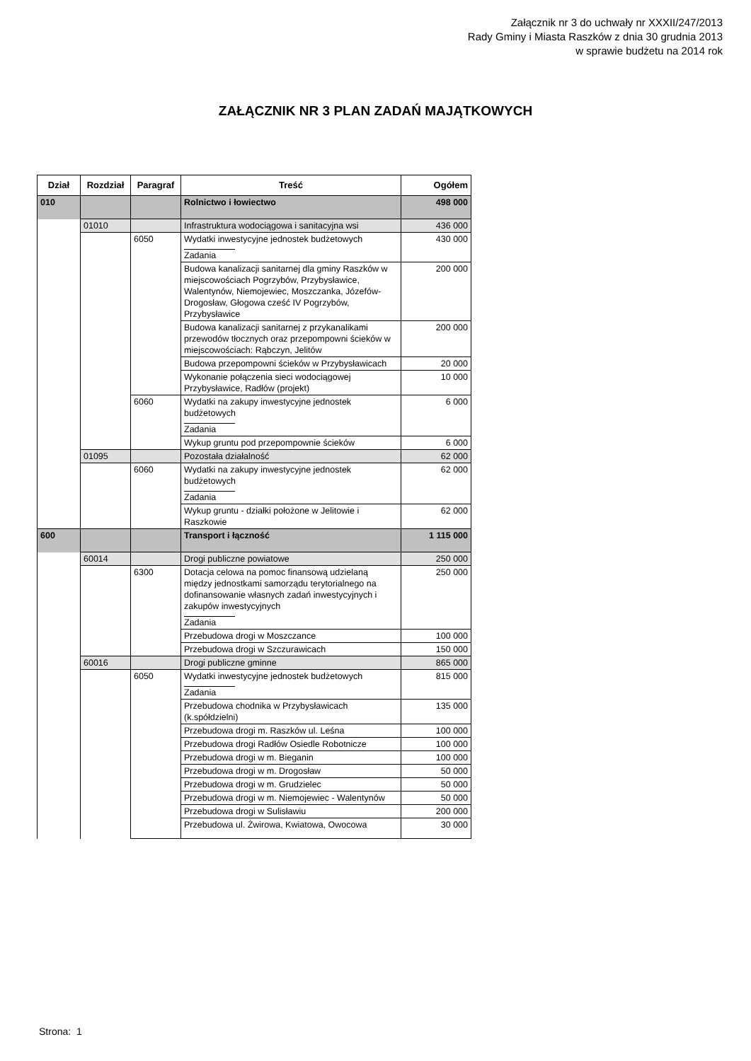Załącznik nr 3 do uchwały nr XXXII/247/2013
Rady Gminy i Miasta Raszków z dnia 30 grudnia 2013
w sprawie budżetu na 2014 rok
ZAŁĄCZNIK NR 3 PLAN ZADAŃ MAJĄTKOWYCH
| Dział | Rozdział | Paragraf | Treść | Ogółem |
| --- | --- | --- | --- | --- |
| 010 | | | Rolnictwo i łowiectwo | 498 000 |
| | 01010 | | Infrastruktura wodociągowa i sanitacyjna wsi | 436 000 |
| | | 6050 | Wydatki inwestycyjne jednostek budżetowych Zadania | 430 000 |
| | | | Budowa kanalizacji sanitarnej dla gminy Raszków w miejscowościach Pogrzybów, Przybysławice, Walentynów, Niemojewiec, Moszczanka, Józefów-Drogosław, Głogowa cześć IV Pogrzybów, Przybysławice | 200 000 |
| | | | Budowa kanalizacji sanitarnej z przykanalikami przewodów tłocznych oraz przepompowni ścieków w miejscowościach: Rąbczyn, Jelitów | 200 000 |
| | | | Budowa przepompowni ścieków w Przybysławicach | 20 000 |
| | | | Wykonanie połączenia sieci wodociągowej Przybysławice, Radłów (projekt) | 10 000 |
| | | 6060 | Wydatki na zakupy inwestycyjne jednostek budżetowych Zadania | 6 000 |
| | | | Wykup gruntu pod przepompownie ścieków | 6 000 |
| | 01095 | | Pozostała działalność | 62 000 |
| | | 6060 | Wydatki na zakupy inwestycyjne jednostek budżetowych Zadania | 62 000 |
| | | | Wykup gruntu - działki położone w Jelitowie i Raszkowie | 62 000 |
| 600 | | | Transport i łączność | 1 115 000 |
| | 60014 | | Drogi publiczne powiatowe | 250 000 |
| | | 6300 | Dotacja celowa na pomoc finansową udzielaną między jednostkami samorządu terytorialnego na dofinansowanie własnych zadań inwestycyjnych i zakupów inwestycyjnych Zadania | 250 000 |
| | | | Przebudowa drogi w Moszczance | 100 000 |
| | | | Przebudowa drogi w Szczurawicach | 150 000 |
| | 60016 | | Drogi publiczne gminne | 865 000 |
| | | 6050 | Wydatki inwestycyjne jednostek budżetowych Zadania | 815 000 |
| | | | Przebudowa chodnika w Przybysławicach (k.spółdzielni) | 135 000 |
| | | | Przebudowa drogi m. Raszków ul. Leśna | 100 000 |
| | | | Przebudowa drogi Radłów Osiedle Robotnicze | 100 000 |
| | | | Przebudowa drogi w m. Bieganin | 100 000 |
| | | | Przebudowa drogi w m. Drogosław | 50 000 |
| | | | Przebudowa drogi w m. Grudzielec | 50 000 |
| | | | Przebudowa drogi w m. Niemojewiec - Walentynów | 50 000 |
| | | | Przebudowa drogi w Sulisławiu | 200 000 |
| | | | Przebudowa ul. Żwirowa, Kwiatowa, Owocowa | 30 000 |
Strona: 1